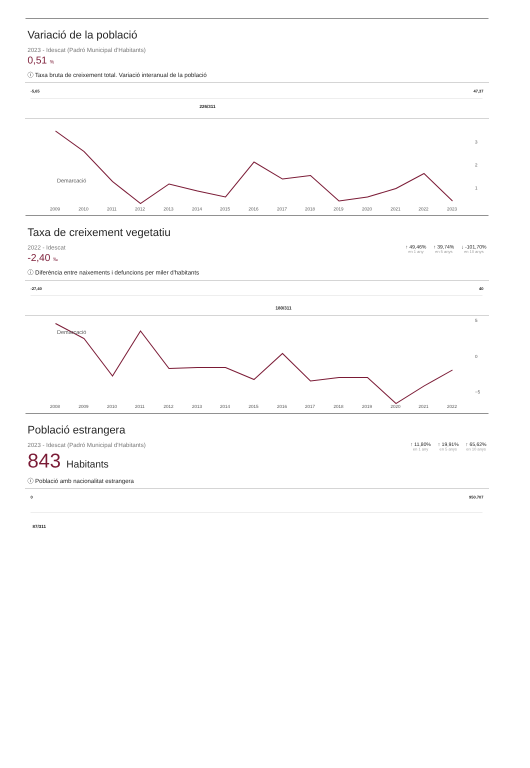Variació de la població
2023 - Idescat (Padró Municipal d'Habitants)
0,51 %
ⓘ Taxa bruta de creixement total. Variació interanual de la població
-5,65 47,37
226/311
2009
2010
2011
2012
2013
2014
2015
2016
2017
2018
2019
2020
2021
2022
2023
3
2
1
Demarcació
Taxa de creixement vegetatiu
↑ 49,46%
en 1 any
↑ 39,74%
en 5 anys
↓ -101,70%
en 10 anys
2022 - Idescat
-2,40 ‰
ⓘ Diferència entre naixements i defuncions per miler d'habitants
-27,40 40
180/311
2008
2009
2010
2011
2012
2013
2014
2015
2016
2017
2018
2019
2020
2021
2022
5
0
−5
Demarcació
Població estrangera
↑ 11,80%
en 1 any
↑ 19,91%
en 5 anys
↑ 65,62%
en 10 anys
2023 - Idescat (Padró Municipal d'Habitants)
843 Habitants
ⓘ Població amb nacionalitat estrangera
0 950.707
87/311